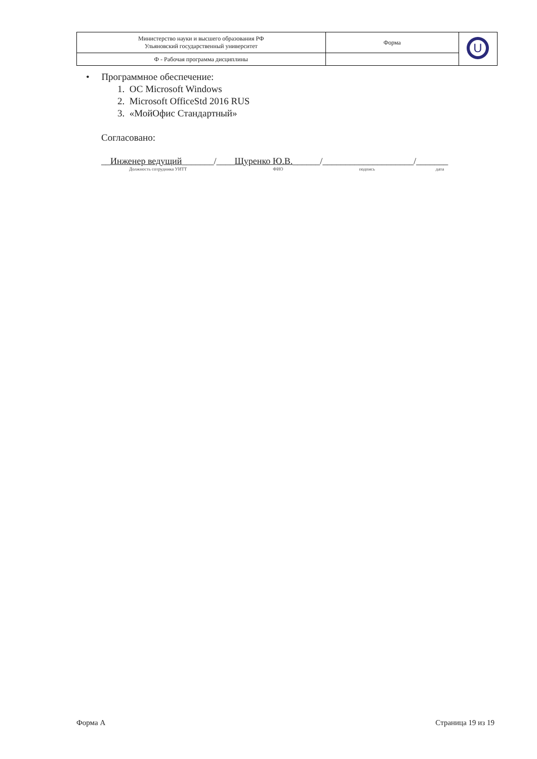| Министерство науки и высшего образования РФ Ульяновский государственный университет | Форма | U |
| Ф - Рабочая программа дисциплины | | |
• Программное обеспечение:
1. ОС Microsoft Windows
2. Microsoft OfficeStd 2016 RUS
3. «МойОфис Стандартный»
Согласовано:
__Инженер ведущий_______/____Щуренко Ю.В.______/____________________/_______
Должность сотрудника УИТТ ФИО подпись дата
Форма А Страница 19 из 19